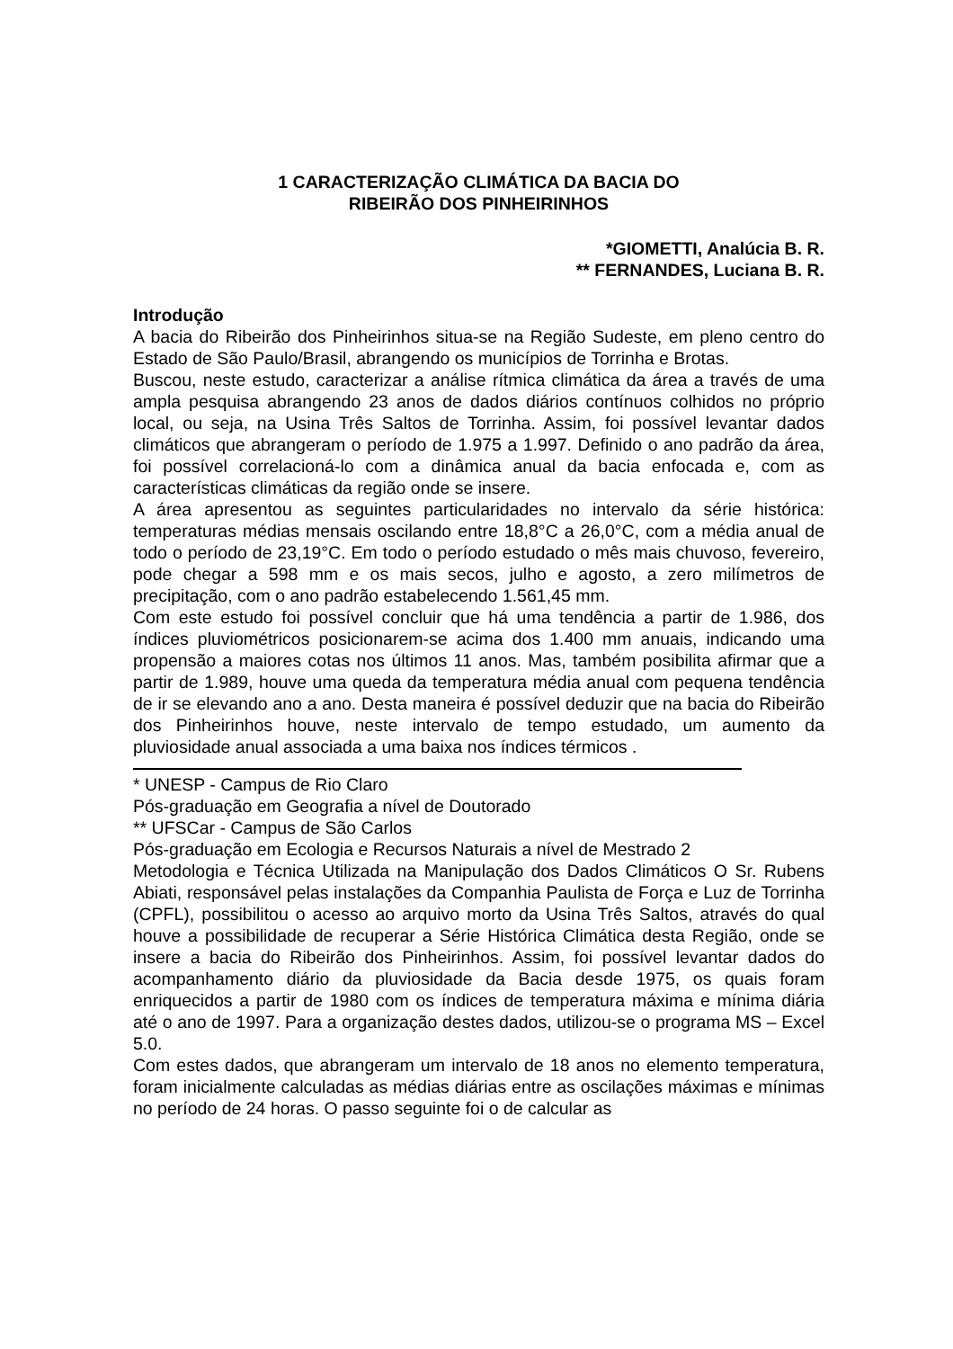1 CARACTERIZAÇÃO CLIMÁTICA DA BACIA DO
RIBEIRÃO DOS PINHEIRINHOS
*GIOMETTI, Analúcia B. R.
** FERNANDES, Luciana B. R.
Introdução
A bacia do Ribeirão dos Pinheirinhos situa-se na Região Sudeste, em pleno centro do Estado de São Paulo/Brasil, abrangendo os municípios de Torrinha e Brotas.
Buscou, neste estudo, caracterizar a análise rítmica climática da área a través de uma ampla pesquisa abrangendo 23 anos de dados diários contínuos colhidos no próprio local, ou seja, na Usina Três Saltos de Torrinha. Assim, foi possível levantar dados climáticos que abrangeram o período de 1.975 a 1.997. Definido o ano padrão da área, foi possível correlacioná-lo com a dinâmica anual da bacia enfocada e, com as características climáticas da região onde se insere.
A área apresentou as seguintes particularidades no intervalo da série histórica: temperaturas médias mensais oscilando entre 18,8°C a 26,0°C, com a média anual de todo o período de 23,19°C. Em todo o período estudado o mês mais chuvoso, fevereiro, pode chegar a 598 mm e os mais secos, julho e agosto, a zero milímetros de precipitação, com o ano padrão estabelecendo 1.561,45 mm.
Com este estudo foi possível concluir que há uma tendência a partir de 1.986, dos índices pluviométricos posicionarem-se acima dos 1.400 mm anuais, indicando uma propensão a maiores cotas nos últimos 11 anos. Mas, também posibilita afirmar que a partir de 1.989, houve uma queda da temperatura média anual com pequena tendência de ir se elevando ano a ano. Desta maneira é possível deduzir que na bacia do Ribeirão dos Pinheirinhos houve, neste intervalo de tempo estudado, um aumento da pluviosidade anual associada a uma baixa nos índices térmicos .
* UNESP - Campus de Rio Claro
Pós-graduação em Geografia a nível de Doutorado
** UFSCar - Campus de São Carlos
Pós-graduação em Ecologia e Recursos Naturais a nível de Mestrado 2
Metodologia e Técnica Utilizada na Manipulação dos Dados Climáticos O Sr. Rubens Abiati, responsável pelas instalações da Companhia Paulista de Força e Luz de Torrinha (CPFL), possibilitou o acesso ao arquivo morto da Usina Três Saltos, através do qual houve a possibilidade de recuperar a Série Histórica Climática desta Região, onde se insere a bacia do Ribeirão dos Pinheirinhos. Assim, foi possível levantar dados do acompanhamento diário da pluviosidade da Bacia desde 1975, os quais foram enriquecidos a partir de 1980 com os índices de temperatura máxima e mínima diária até o ano de 1997. Para a organização destes dados, utilizou-se o programa MS – Excel 5.0.
Com estes dados, que abrangeram um intervalo de 18 anos no elemento temperatura, foram inicialmente calculadas as médias diárias entre as oscilações máximas e mínimas no período de 24 horas. O passo seguinte foi o de calcular as